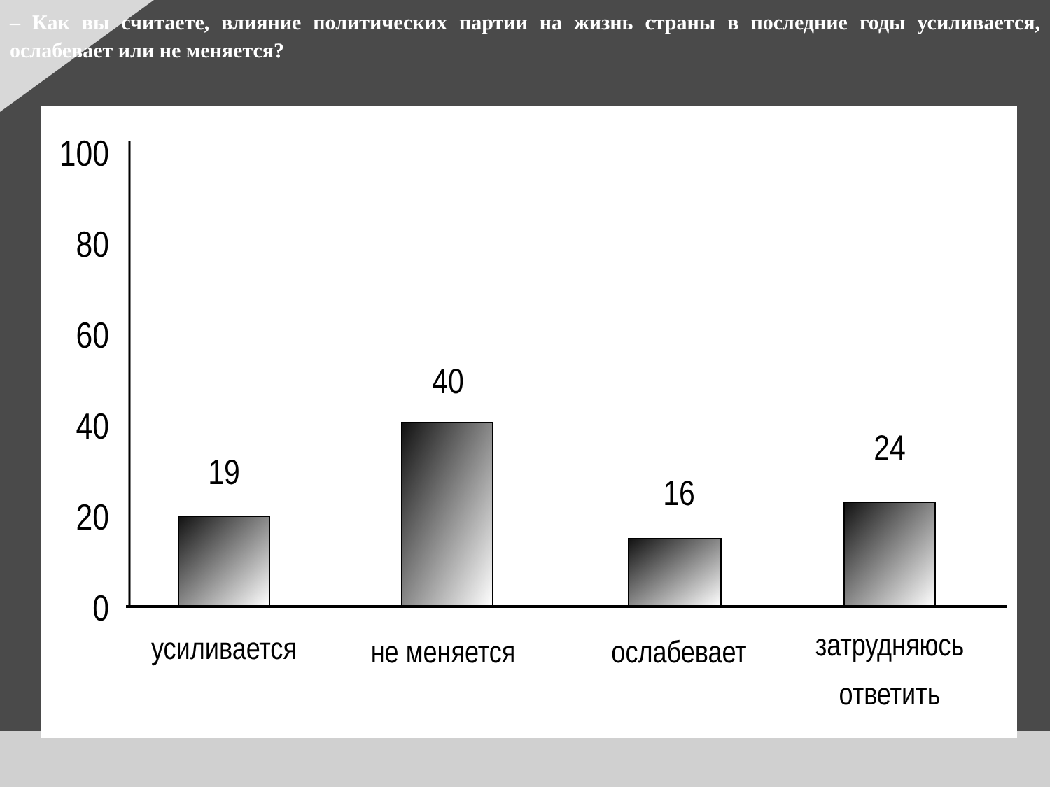– Как вы считаете, влияние политических партии на жизнь страны в последние годы усиливается, ослабевает или не меняется?
100
80
60
40
20
0
19
40
16
24
усиливается
не меняется
ослабевает
затрудняюсь
ответить